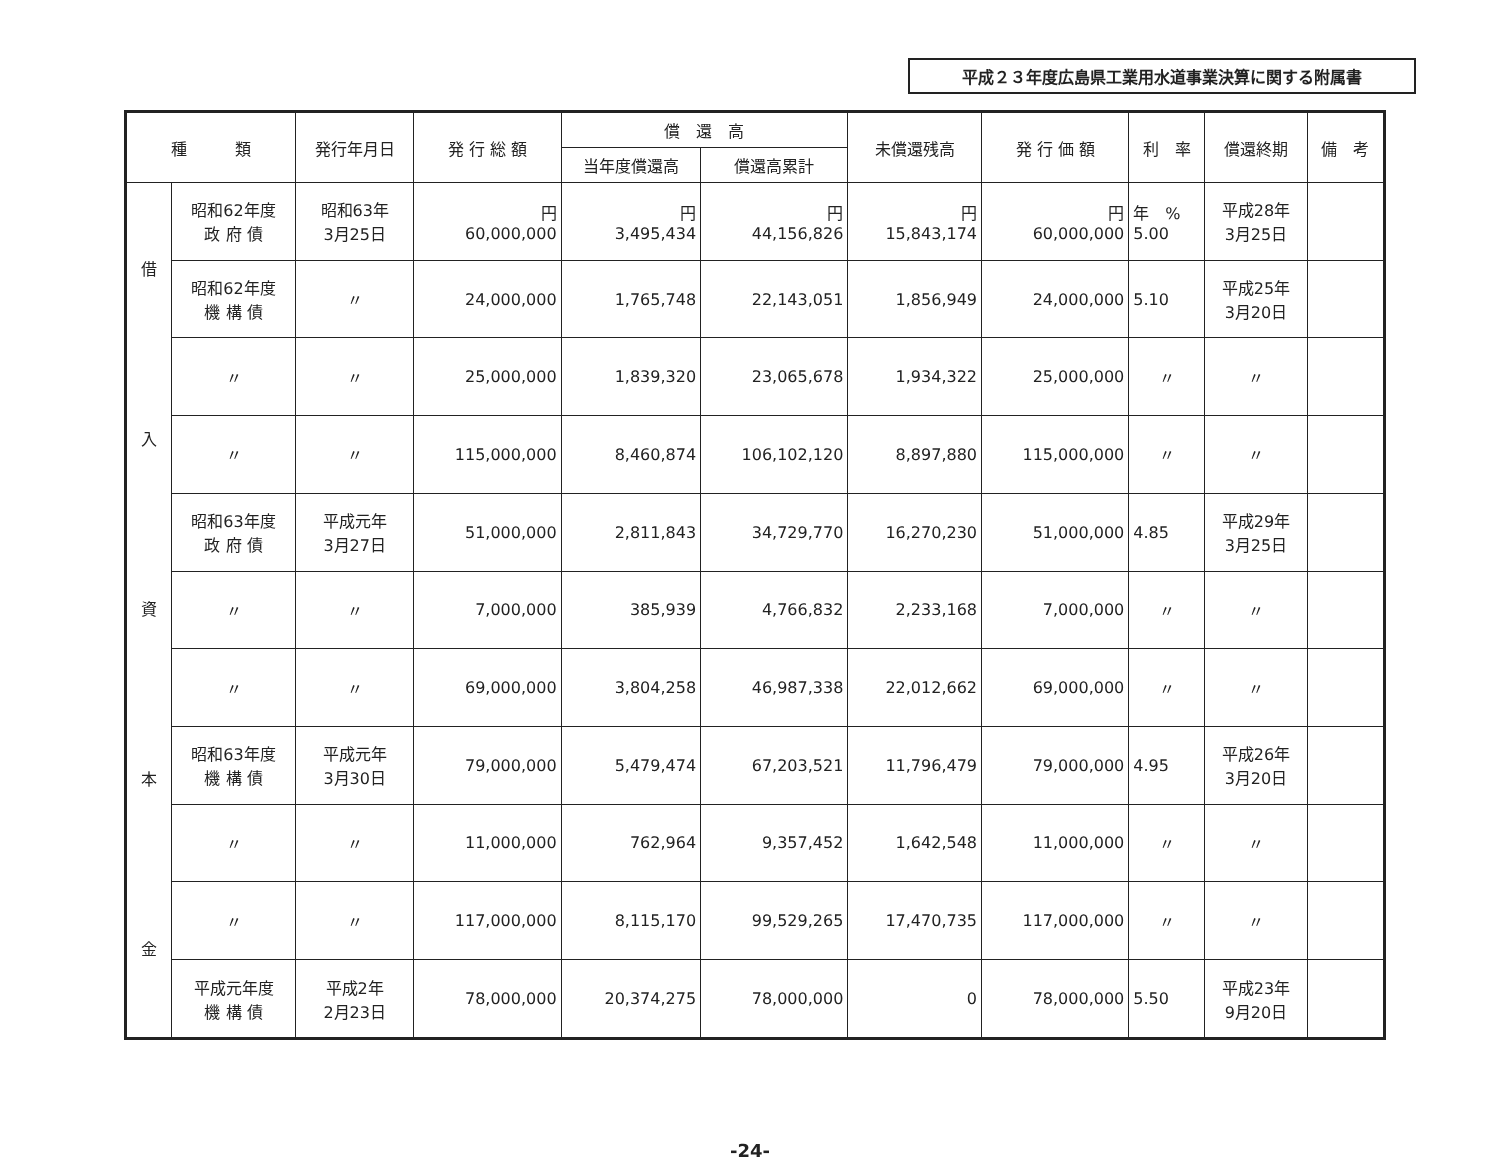平成２３年度広島県工業用水道事業決算に関する附属書
| 種 類 | | 発行年月日 | 発 行 総 額 | 償 還 高 | | 未償還残高 | 発 行 価 額 | 利 率 | 償還終期 | 備 考 |
| --- | --- | --- | --- | --- | --- | --- | --- | --- | --- | --- |
| | | | | 当年度償還高 | 償還高累計 | | | | | |
| 借 入 資 本 金 | 昭和62年度 政 府 債 | 昭和63年 3月25日 | 円 60,000,000 | 円 3,495,434 | 円 44,156,826 | 円 15,843,174 | 円 60,000,000 | 年 % 5.00 | 平成28年 3月25日 | |
| | 昭和62年度 機 構 債 | 〃 | 24,000,000 | 1,765,748 | 22,143,051 | 1,856,949 | 24,000,000 | 5.10 | 平成25年 3月20日 | |
| | 〃 | 〃 | 25,000,000 | 1,839,320 | 23,065,678 | 1,934,322 | 25,000,000 | 〃 | 〃 | |
| | 〃 | 〃 | 115,000,000 | 8,460,874 | 106,102,120 | 8,897,880 | 115,000,000 | 〃 | 〃 | |
| | 昭和63年度 政 府 債 | 平成元年 3月27日 | 51,000,000 | 2,811,843 | 34,729,770 | 16,270,230 | 51,000,000 | 4.85 | 平成29年 3月25日 | |
| | 〃 | 〃 | 7,000,000 | 385,939 | 4,766,832 | 2,233,168 | 7,000,000 | 〃 | 〃 | |
| | 〃 | 〃 | 69,000,000 | 3,804,258 | 46,987,338 | 22,012,662 | 69,000,000 | 〃 | 〃 | |
| | 昭和63年度 機 構 債 | 平成元年 3月30日 | 79,000,000 | 5,479,474 | 67,203,521 | 11,796,479 | 79,000,000 | 4.95 | 平成26年 3月20日 | |
| | 〃 | 〃 | 11,000,000 | 762,964 | 9,357,452 | 1,642,548 | 11,000,000 | 〃 | 〃 | |
| | 〃 | 〃 | 117,000,000 | 8,115,170 | 99,529,265 | 17,470,735 | 117,000,000 | 〃 | 〃 | |
| | 平成元年度 機 構 債 | 平成2年 2月23日 | 78,000,000 | 20,374,275 | 78,000,000 | 0 | 78,000,000 | 5.50 | 平成23年 9月20日 | |
-24-